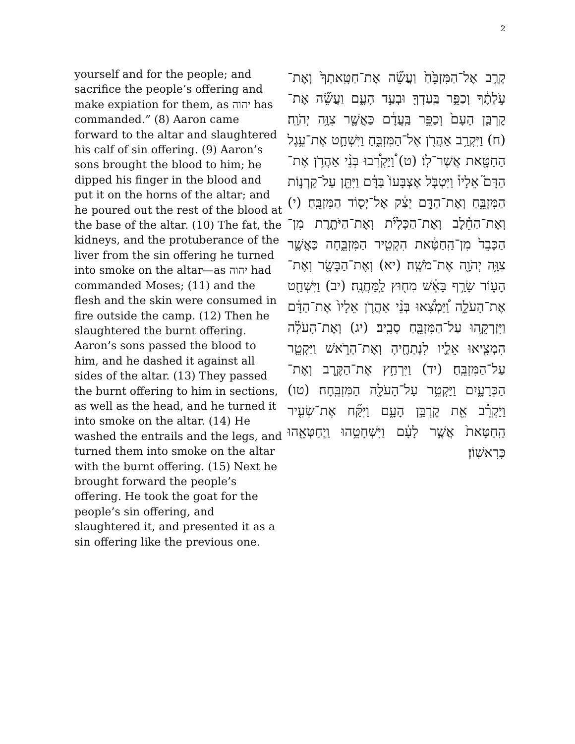2
yourself and for the people; and sacrifice the people’s offering and make expiation for them, as יהוה has commanded.” (8) Aaron came forward to the altar and slaughtered his calf of sin offering. (9) Aaron’s sons brought the blood to him; he dipped his finger in the blood and put it on the horns of the altar; and he poured out the rest of the blood at the base of the altar. (10) The fat, the kidneys, and the protuberance of the liver from the sin offering he turned into smoke on the altar—as יהוה had commanded Moses; (11) and the flesh and the skin were consumed in fire outside the camp. (12) Then he slaughtered the burnt offering. Aaron’s sons passed the blood to him, and he dashed it against all sides of the altar. (13) They passed the burnt offering to him in sections, as well as the head, and he turned it into smoke on the altar. (14) He washed the entrails and the legs, and turned them into smoke on the altar with the burnt offering. (15) Next he brought forward the people’s offering. He took the goat for the people’s sin offering, and slaughtered it, and presented it as a sin offering like the previous one.
קְרַ֤ב אֶל־הַמִּזְבֵּ֙חַ֙ וַעֲשֵׂ֞ה אֶת־חַטָּֽאתְךָ֙ וְאֶת־עֹ֣לָתֶ֔ךָ וְכַפֵּ֥ר בַּֽעַדְךָ֖ וּבְעַ֣ד הָעָ֑ם וַעֲשֵׂ֞ה אֶת־קׇרְבַּ֤ן הָעָם֙ וְכַפֵּ֣ר בַּֽעֲדָ֔ם כַּאֲשֶׁ֖ר צִוָּ֥ה יְהֹוָֽה׃ (ח) וַיִּקְרַ֥ב אַהֲרֹ֖ן אֶל־הַמִּזְבֵּ֑חַ וַיִּשְׁחַ֛ט אֶת־עֵ֥גֶל הַחַטָּ֖את אֲשֶׁר־לֽוֹ׃ (ט) ֠וַיַּקְרִ֠בוּ בְּנֵ֨י אַהֲרֹ֥ן אֶת־הַדָּם֮ אֵלָיו֒ וַיִּטְבֹּ֤ל אֶצְבָּעוֹ֙ בַּדָּ֔ם וַיִּתֵּ֖ן עַל־קַרְנ֣וֹת הַמִּזְבֵּ֑חַ וְאֶת־הַדָּ֣ם יָצַ֔ק אֶל־יְס֖וֹד הַמִּזְבֵּֽחַ׃ (י) וְאֶת־הַחֵ֨לֶב וְאֶת־הַכְּלָיֹ֜ת וְאֶת־הַיֹּתֶ֤רֶת מִן־הַכָּבֵד֙ מִן־הַֽחַטָּ֔את הִקְטִ֖יר הַמִּזְבֵּ֑חָה כַּאֲשֶׁ֛ר צִוָּ֥ה יְהֹוָ֖ה אֶת־מֹשֶֽׁה׃ (יא) וְאֶת־הַבָּשָׂ֖ר וְאֶת־הָע֑וֹר שָׂרַ֣ף בָּאֵ֔שׁ מִח֖וּץ לַֽמַּחֲנֶֽה׃ (יב) וַיִּשְׁחַ֖ט אֶת־הָעֹלָ֑ה וַ֠יַּמְצִ֠אוּ בְּנֵ֨י אַהֲרֹ֤ן אֵלָיו֙ אֶת־הַדָּ֔ם וַיִּזְרְקֵ֥הוּ עַל־הַמִּזְבֵּ֖חַ סָבִֽיב׃ (יג) וְאֶת־הָעֹלָ֗ה הִמְצִ֧יאוּ אֵלָ֛יו לִנְתָחֶ֖יהָ וְאֶת־הָרֹ֑אשׁ וַיַּקְטֵ֖ר עַל־הַמִּזְבֵּֽחַ׃ (יד) וַיִּרְחַ֥ץ אֶת־הַקֶּ֖רֶב וְאֶת־הַכְּרָעָ֑יִם וַיַּקְטֵ֥ר עַל־הָעֹלָ֖ה הַמִּזְבֵּֽחָה׃ (טו) וַיַּקְרֵ֕ב אֵ֖ת קׇרְבַּ֣ן הָעָ֑ם וַיִּקַּ֞ח אֶת־שְׂעִ֤יר הַֽחַטָּאת֙ אֲשֶׁ֣ר לָעָ֔ם וַיִּשְׁחָטֵ֥הוּ וַֽיְחַטְּאֵ֖הוּ כָּרִאשֽׁוֹן׃